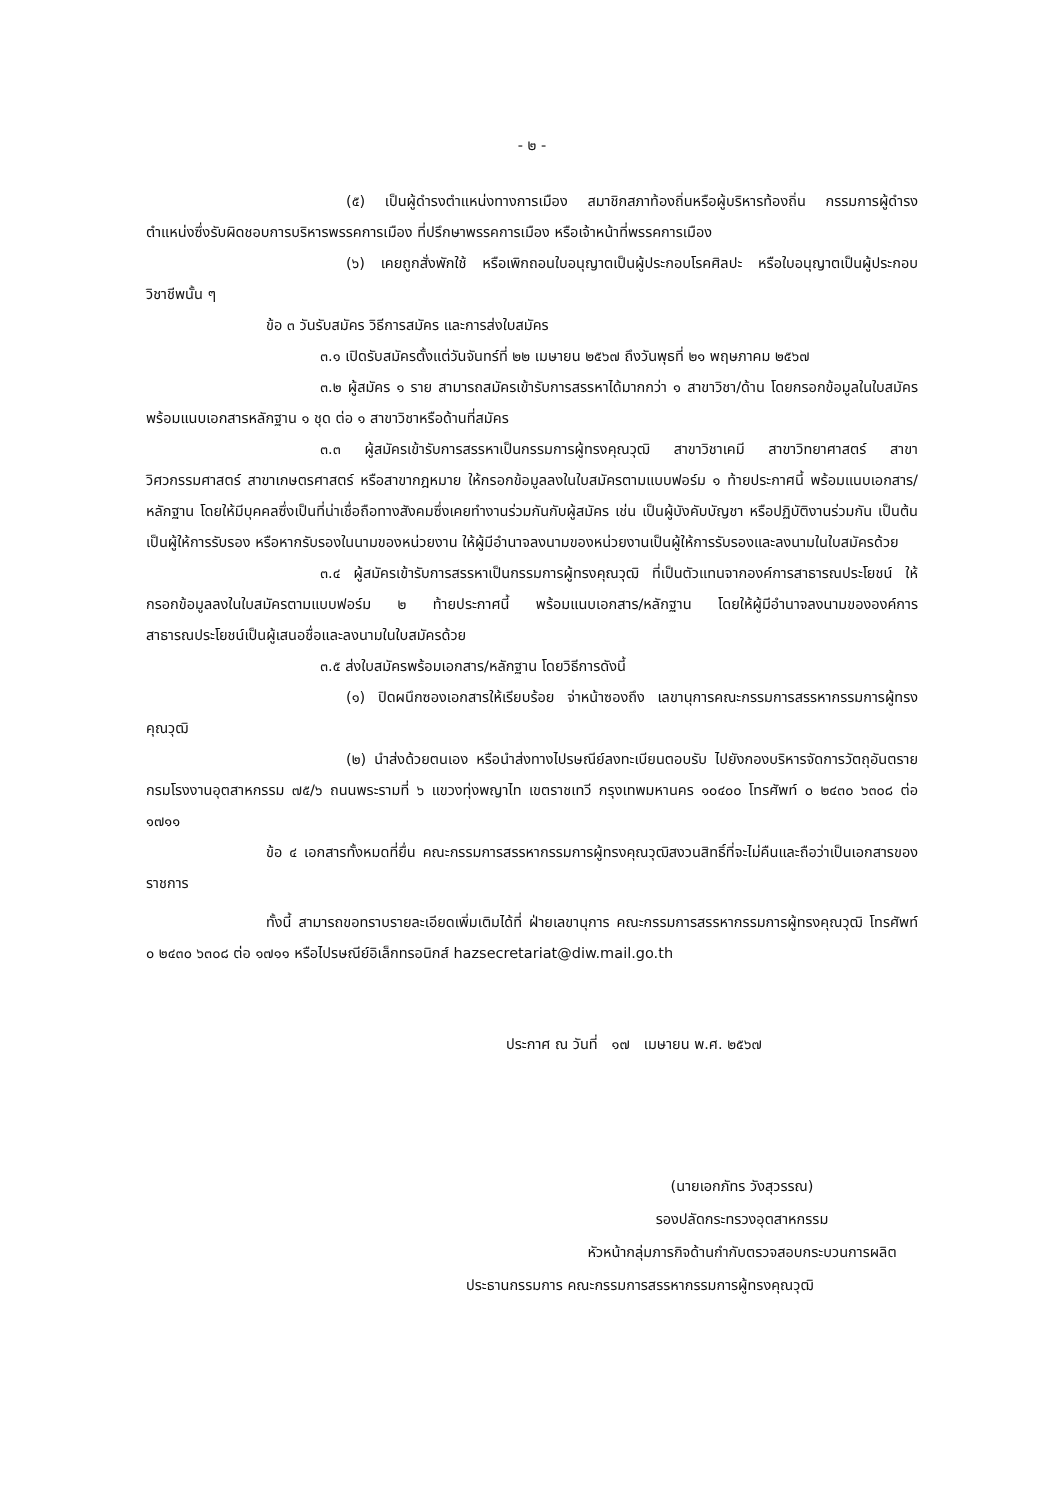- ๒ -
(๕) เป็นผู้ดำรงตำแหน่งทางการเมือง สมาชิกสภาท้องถิ่นหรือผู้บริหารท้องถิ่น กรรมการผู้ดำรงตำแหน่งซึ่งรับผิดชอบการบริหารพรรคการเมือง ที่ปรึกษาพรรคการเมือง หรือเจ้าหน้าที่พรรคการเมือง
(๖) เคยถูกสั่งพักใช้ หรือเพิกถอนใบอนุญาตเป็นผู้ประกอบโรคศิลปะ หรือใบอนุญาตเป็นผู้ประกอบวิชาชีพนั้น ๆ
ข้อ ๓ วันรับสมัคร วิธีการสมัคร และการส่งใบสมัคร
๓.๑ เปิดรับสมัครตั้งแต่วันจันทร์ที่ ๒๒ เมษายน ๒๕๖๗ ถึงวันพุธที่ ๒๑ พฤษภาคม ๒๕๖๗
๓.๒ ผู้สมัคร ๑ ราย สามารถสมัครเข้ารับการสรรหาได้มากกว่า ๑ สาขาวิชา/ด้าน โดยกรอกข้อมูลในใบสมัครพร้อมแนบเอกสารหลักฐาน ๑ ชุด ต่อ ๑ สาขาวิชาหรือด้านที่สมัคร
๓.๓ ผู้สมัครเข้ารับการสรรหาเป็นกรรมการผู้ทรงคุณวุฒิ สาขาวิชาเคมี สาขาวิทยาศาสตร์ สาขาวิศวกรรมศาสตร์ สาขาเกษตรศาสตร์ หรือสาขากฎหมาย ให้กรอกข้อมูลลงในใบสมัครตามแบบฟอร์ม ๑ ท้ายประกาศนี้ พร้อมแนบเอกสาร/หลักฐาน โดยให้มีบุคคลซึ่งเป็นที่น่าเชื่อถือทางสังคมซึ่งเคยทำงานร่วมกันกับผู้สมัคร เช่น เป็นผู้บังคับบัญชา หรือปฏิบัติงานร่วมกัน เป็นต้น เป็นผู้ให้การรับรอง หรือหากรับรองในนามของหน่วยงาน ให้ผู้มีอำนาจลงนามของหน่วยงานเป็นผู้ให้การรับรองและลงนามในใบสมัครด้วย
๓.๔ ผู้สมัครเข้ารับการสรรหาเป็นกรรมการผู้ทรงคุณวุฒิ ที่เป็นตัวแทนจากองค์การสาธารณประโยชน์ ให้กรอกข้อมูลลงในใบสมัครตามแบบฟอร์ม ๒ ท้ายประกาศนี้ พร้อมแนบเอกสาร/หลักฐาน โดยให้ผู้มีอำนาจลงนามขององค์การสาธารณประโยชน์เป็นผู้เสนอชื่อและลงนามในใบสมัครด้วย
๓.๕ ส่งใบสมัครพร้อมเอกสาร/หลักฐาน โดยวิธีการดังนี้
(๑) ปิดผนึกซองเอกสารให้เรียบร้อย จ่าหน้าซองถึง เลขานุการคณะกรรมการสรรหากรรมการผู้ทรงคุณวุฒิ
(๒) นำส่งด้วยตนเอง หรือนำส่งทางไปรษณีย์ลงทะเบียนตอบรับ ไปยังกองบริหารจัดการวัตถุอันตราย กรมโรงงานอุตสาหกรรม ๗๕/๖ ถนนพระรามที่ ๖ แขวงทุ่งพญาไท เขตราชเทวี กรุงเทพมหานคร ๑๐๔๐๐ โทรศัพท์ ๐ ๒๔๓๐ ๖๓๐๘ ต่อ ๑๗๑๑
ข้อ ๔ เอกสารทั้งหมดที่ยื่น คณะกรรมการสรรหากรรมการผู้ทรงคุณวุฒิสงวนสิทธิ์ที่จะไม่คืนและถือว่าเป็นเอกสารของราชการ
ทั้งนี้ สามารถขอทราบรายละเอียดเพิ่มเติมได้ที่ ฝ่ายเลขานุการ คณะกรรมการสรรหากรรมการผู้ทรงคุณวุฒิ โทรศัพท์ ๐ ๒๔๓๐ ๖๓๐๘ ต่อ ๑๗๑๑ หรือไปรษณีย์อิเล็กทรอนิกส์ hazsecretariat@diw.mail.go.th
ประกาศ ณ วันที่ ๑๗ เมษายน พ.ศ. ๒๕๖๗
(นายเอกภัทร วังสุวรรณ)
รองปลัดกระทรวงอุตสาหกรรม
หัวหน้ากลุ่มภารกิจด้านกำกับตรวจสอบกระบวนการผลิต
ประธานกรรมการ คณะกรรมการสรรหากรรมการผู้ทรงคุณวุฒิ